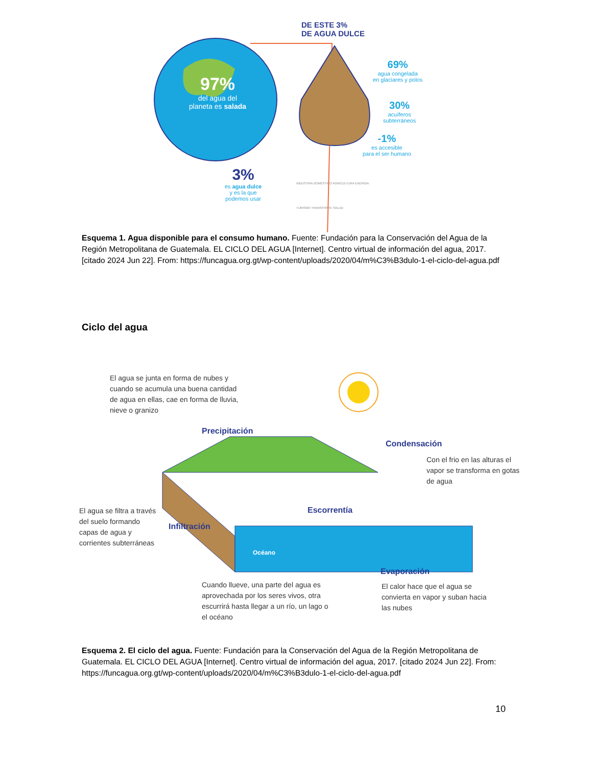DE ESTE 3%
DE AGUA DULCE
97%
del agua del
planeta es salada
69%
agua congelada
en glaciares y polos
30%
acuíferos
subterráneos
-1%
es accesible
para el ser humano
3%
es agua dulce
y es la que
podemos usar
INDUSTRIA DOMÉSTICO AGRICULTURA ENERGIA TURISMO TRANSPORTE SALUD
Esquema 1. Agua disponible para el consumo humano. Fuente: Fundación para la Conservación del Agua de la Región Metropolitana de Guatemala. EL CICLO DEL AGUA [Internet]. Centro virtual de información del agua, 2017. [citado 2024 Jun 22]. From: https://funcagua.org.gt/wp-content/uploads/2020/04/m%C3%B3dulo-1-el-ciclo-del-agua.pdf
Ciclo del agua
El agua se junta en forma de nubes y cuando se acumula una buena cantidad de agua en ellas, cae en forma de lluvia, nieve o granizo
Precipitación
Condensación
Con el frio en las alturas el vapor se transforma en gotas de agua
El agua se filtra a través del suelo formando capas de agua y corrientes subterráneas
Infiltración
Escorrentía
Océano
Cuando llueve, una parte del agua es aprovechada por los seres vivos, otra escurrirá hasta llegar a un río, un lago o el océano
Evaporación
El calor hace que el agua se convierta en vapor y suban hacia las nubes
Esquema 2. El ciclo del agua. Fuente: Fundación para la Conservación del Agua de la Región Metropolitana de Guatemala. EL CICLO DEL AGUA [Internet]. Centro virtual de información del agua, 2017. [citado 2024 Jun 22]. From: https://funcagua.org.gt/wp-content/uploads/2020/04/m%C3%B3dulo-1-el-ciclo-del-agua.pdf
10